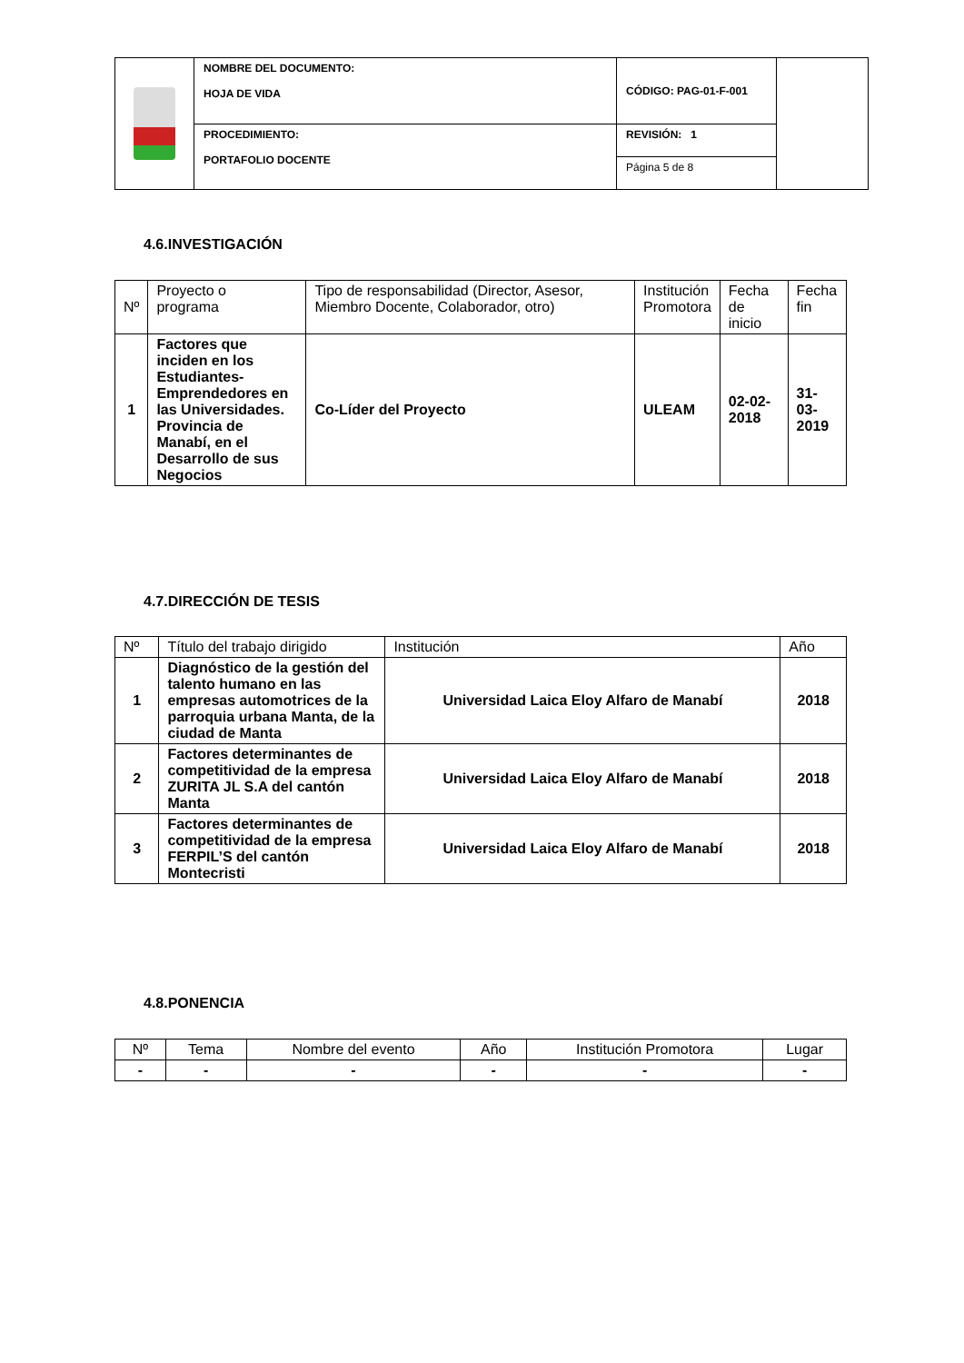| | NOMBRE DEL DOCUMENTO: HOJA DE VIDA | CÓDIGO: PAG-01-F-001 | |
| | PROCEDIMIENTO: PORTAFOLIO DOCENTE | REVISIÓN: 1 | |
| | | Página 5 de 8 | |
4.6.INVESTIGACIÓN
| Nº | Proyecto o programa | Tipo de responsabilidad (Director, Asesor, Miembro Docente, Colaborador, otro) | Institución Promotora | Fecha de inicio | Fecha fin |
| --- | --- | --- | --- | --- | --- |
| 1 | Factores que inciden en los Estudiantes-Emprendedores en las Universidades. Provincia de Manabí, en el Desarrollo de sus Negocios | Co-Líder del Proyecto | ULEAM | 02-02- 2018 | 31-03- 2019 |
4.7.DIRECCIÓN DE TESIS
| Nº | Título del trabajo dirigido | Institución | Año |
| --- | --- | --- | --- |
| 1 | Diagnóstico de la gestión del talento humano en las empresas automotrices de la parroquia urbana Manta, de la ciudad de Manta | Universidad Laica Eloy Alfaro de Manabí | 2018 |
| 2 | Factores determinantes de competitividad de la empresa ZURITA JL S.A del cantón Manta | Universidad Laica Eloy Alfaro de Manabí | 2018 |
| 3 | Factores determinantes de competitividad de la empresa FERPIL’S del cantón Montecristi | Universidad Laica Eloy Alfaro de Manabí | 2018 |
4.8.PONENCIA
| Nº | Tema | Nombre del evento | Año | Institución Promotora | Lugar |
| --- | --- | --- | --- | --- | --- |
| - | - | - | - | - | - |